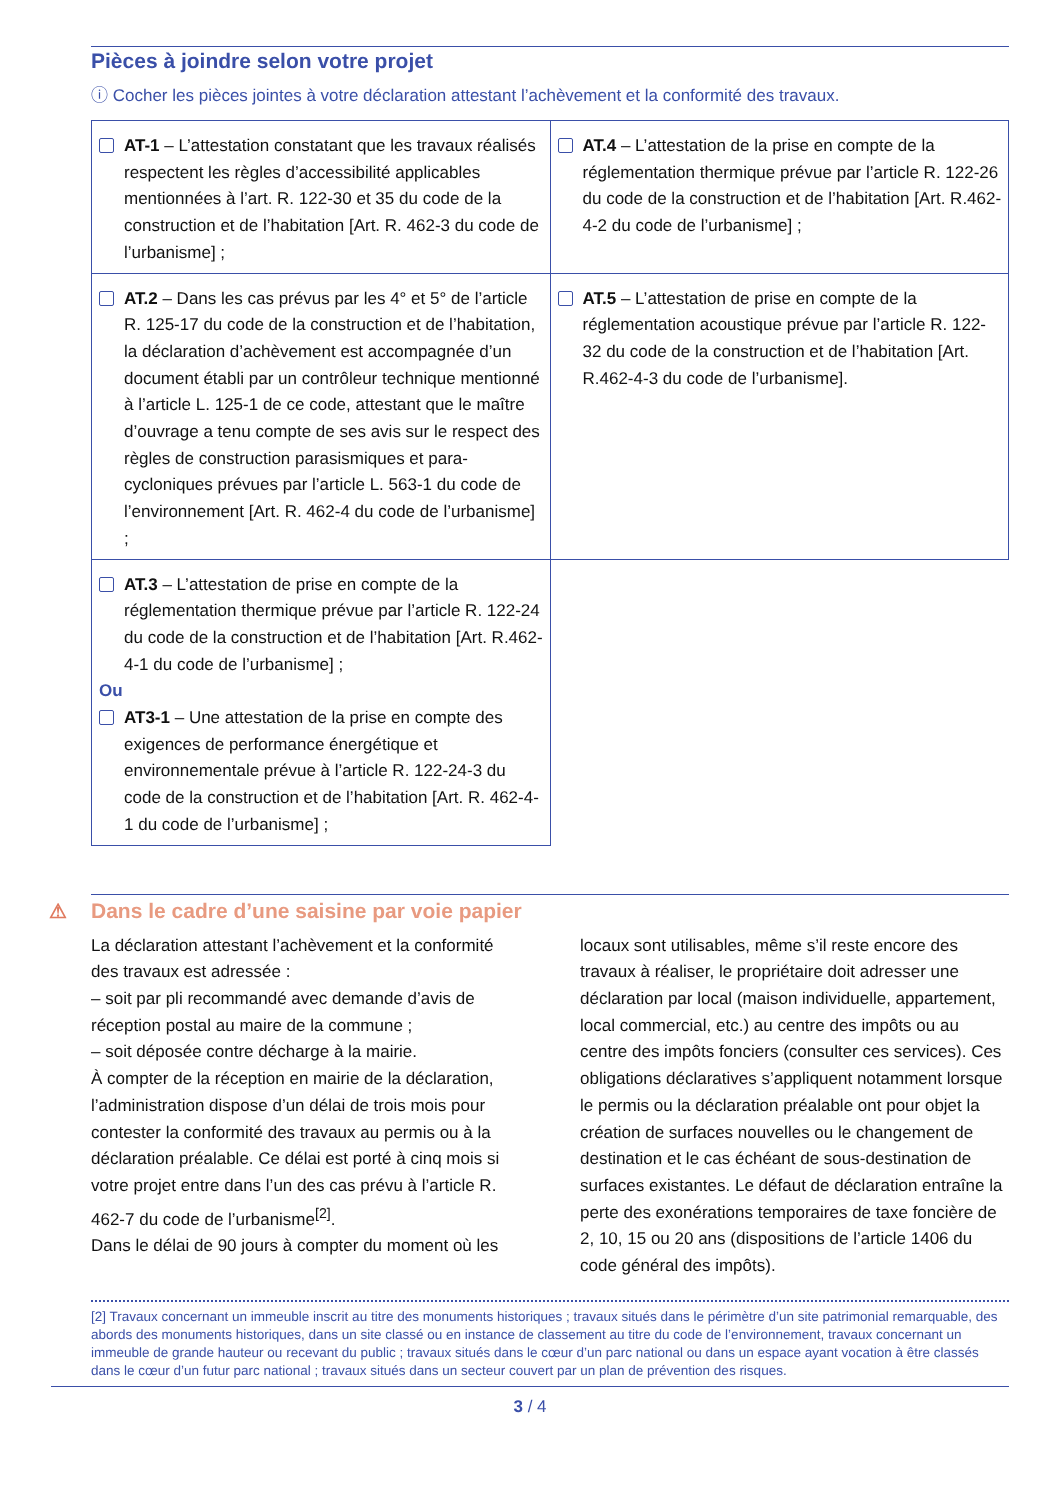Pièces à joindre selon votre projet
ⓘ Cocher les pièces jointes à votre déclaration attestant l’achèvement et la conformité des travaux.
| AT-1 – L’attestation constatant que les travaux réalisés respectent les règles d’accessibilité applicables mentionnées à l’art. R. 122-30 et 35 du code de la construction et de l’habitation [Art. R. 462-3 du code de l’urbanisme] ; | AT.4 – L’attestation de la prise en compte de la réglementation thermique prévue par l’article R. 122-26 du code de la construction et de l’habitation [Art. R.462-4-2 du code de l’urbanisme] ; |
| AT.2 – Dans les cas prévus par les 4° et 5° de l’article R. 125-17 du code de la construction et de l’habitation, la déclaration d’achèvement est accompagnée d’un document établi par un contrôleur technique mentionné à l’article L. 125-1 de ce code, attestant que le maître d’ouvrage a tenu compte de ses avis sur le respect des règles de construction parasismiques et para-cycloniques prévues par l’article L. 563-1 du code de l’environnement [Art. R. 462-4 du code de l’urbanisme] ; | AT.5 – L’attestation de prise en compte de la réglementation acoustique prévue par l’article R. 122-32 du code de la construction et de l’habitation [Art. R.462-4-3 du code de l’urbanisme]. |
| AT.3 – L’attestation de prise en compte de la réglementation thermique prévue par l’article R. 122-24 du code de la construction et de l’habitation [Art. R.462-4-1 du code de l’urbanisme] ; Ou AT3-1 – Une attestation de la prise en compte des exigences de performance énergétique et environnementale prévue à l’article R. 122-24-3 du code de la construction et de l’habitation [Art. R. 462-4-1 du code de l’urbanisme] ; | |
⚠ Dans le cadre d’une saisine par voie papier
La déclaration attestant l’achèvement et la conformité des travaux est adressée :
– soit par pli recommandé avec demande d’avis de réception postal au maire de la commune ;
– soit déposée contre décharge à la mairie.
À compter de la réception en mairie de la déclaration, l’administration dispose d’un délai de trois mois pour contester la conformité des travaux au permis ou à la déclaration préalable. Ce délai est porté à cinq mois si votre projet entre dans l’un des cas prévu à l’article R. 462-7 du code de l’urbanisme<sup>[2]</sup>.
Dans le délai de 90 jours à compter du moment où les locaux sont utilisables, même s’il reste encore des travaux à réaliser, le propriétaire doit adresser une déclaration par local (maison individuelle, appartement, local commercial, etc.) au centre des impôts ou au centre des impôts fonciers (consulter ces services). Ces obligations déclaratives s’appliquent notamment lorsque le permis ou la déclaration préalable ont pour objet la création de surfaces nouvelles ou le changement de destination et le cas échéant de sous-destination de surfaces existantes. Le défaut de déclaration entraîne la perte des exonérations temporaires de taxe foncière de 2, 10, 15 ou 20 ans (dispositions de l’article 1406 du code général des impôts).
[2] Travaux concernant un immeuble inscrit au titre des monuments historiques ; travaux situés dans le périmètre d’un site patrimonial remarquable, des abords des monuments historiques, dans un site classé ou en instance de classement au titre du code de l’environnement, travaux concernant un immeuble de grande hauteur ou recevant du public ; travaux situés dans le cœur d’un parc national ou dans un espace ayant vocation à être classés dans le cœur d’un futur parc national ; travaux situés dans un secteur couvert par un plan de prévention des risques.
3 / 4